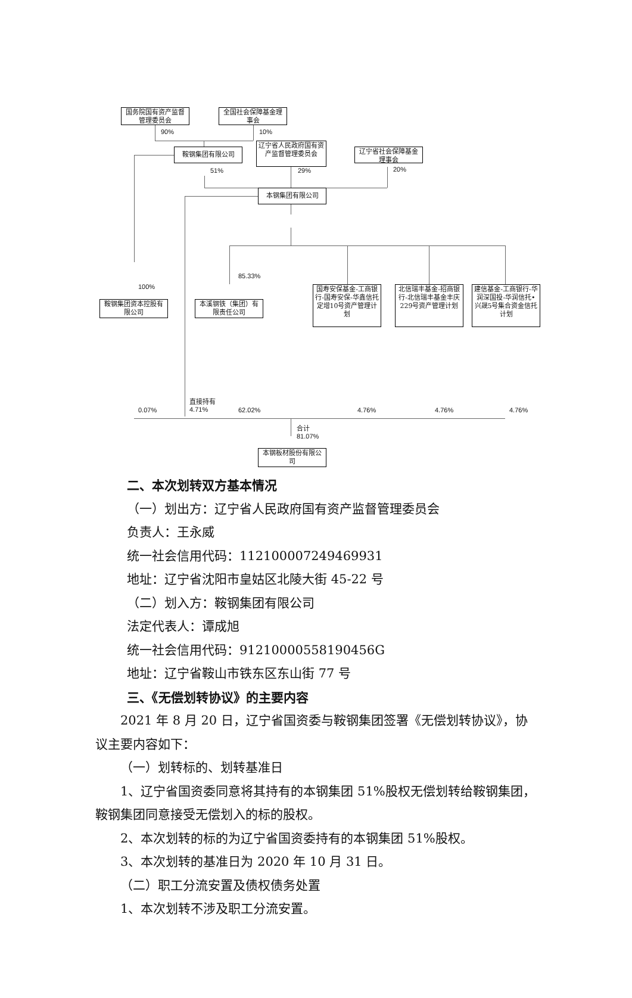国务院国有资产监督管理委员会
全国社会保障基金理事会
90% 10%
鞍钢集团有限公司
辽宁省人民政府国有资产监督管理委员会
辽宁省社会保障基金理事会
51% 29% 20%
本钢集团有限公司
85.33%
100%
鞍钢集团资本控股有限公司
本溪钢铁（集团）有限责任公司
国寿安保基金-工商银行-国寿安保-华鑫信托定增10号资产管理计划
北信瑞丰基金-招商银行-北信瑞丰基金丰庆229号资产管理计划
建信基金-工商银行-华润深国投-华润信托•兴晟5号集合资金信托计划
0.07%
直接持有
4.71% 62.02% 4.76% 4.76% 4.76%
合计
81.07%
本钢板材股份有限公司
二、本次划转双方基本情况
（一）划出方：辽宁省人民政府国有资产监督管理委员会
负责人：王永威
统一社会信用代码：11210000724946993​1
地址：辽宁省沈阳市皇姑区北陵大街 45-22 号
（二）划入方：鞍钢集团有限公司
法定代表人：谭成旭
统一社会信用代码：912100005581904​56G
地址：辽宁省鞍山市铁东区东山街 77 号
三、《无偿划转协议》的主要内容
2021 年 8 月 20 日，辽宁省国资委与鞍钢集团签署《无偿划转协议》，协议主要内容如下：
（一）划转标的、划转基准日
1、辽宁省国资委同意将其持有的本钢集团 51%股权无偿划转给鞍钢集团，鞍钢集团同意接受无偿划入的标的股权。
2、本次划转的标的为辽宁省国资委持有的本钢集团 51%股权。
3、本次划转的基准日为 2020 年 10 月 31 日。
（二）职工分流安置及债权债务处置
1、本次划转不涉及职工分流安置。